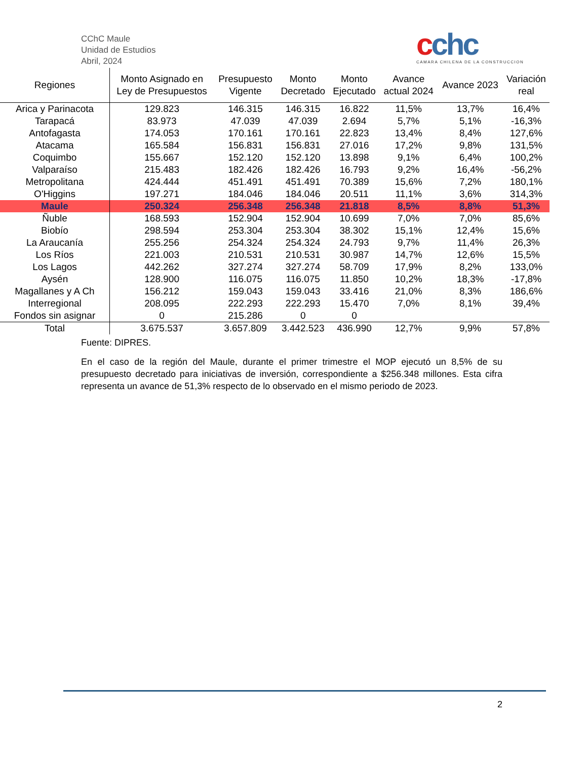CChC Maule
Unidad de Estudios
Abril, 2024
cchc
CAMARA CHILENA DE LA CONSTRUCCION
| Regiones | Monto Asignado en Ley de Presupuestos | Presupuesto Vigente | Monto Decretado | Monto Ejecutado | Avance actual 2024 | Avance 2023 | Variación real |
| --- | --- | --- | --- | --- | --- | --- | --- |
| Arica y Parinacota | 129.823 | 146.315 | 146.315 | 16.822 | 11,5% | 13,7% | 16,4% |
| Tarapacá | 83.973 | 47.039 | 47.039 | 2.694 | 5,7% | 5,1% | -16,3% |
| Antofagasta | 174.053 | 170.161 | 170.161 | 22.823 | 13,4% | 8,4% | 127,6% |
| Atacama | 165.584 | 156.831 | 156.831 | 27.016 | 17,2% | 9,8% | 131,5% |
| Coquimbo | 155.667 | 152.120 | 152.120 | 13.898 | 9,1% | 6,4% | 100,2% |
| Valparaíso | 215.483 | 182.426 | 182.426 | 16.793 | 9,2% | 16,4% | -56,2% |
| Metropolitana | 424.444 | 451.491 | 451.491 | 70.389 | 15,6% | 7,2% | 180,1% |
| O'Higgins | 197.271 | 184.046 | 184.046 | 20.511 | 11,1% | 3,6% | 314,3% |
| Maule | 250.324 | 256.348 | 256.348 | 21.818 | 8,5% | 8,8% | 51,3% |
| Ñuble | 168.593 | 152.904 | 152.904 | 10.699 | 7,0% | 7,0% | 85,6% |
| Biobío | 298.594 | 253.304 | 253.304 | 38.302 | 15,1% | 12,4% | 15,6% |
| La Araucanía | 255.256 | 254.324 | 254.324 | 24.793 | 9,7% | 11,4% | 26,3% |
| Los Ríos | 221.003 | 210.531 | 210.531 | 30.987 | 14,7% | 12,6% | 15,5% |
| Los Lagos | 442.262 | 327.274 | 327.274 | 58.709 | 17,9% | 8,2% | 133,0% |
| Aysén | 128.900 | 116.075 | 116.075 | 11.850 | 10,2% | 18,3% | -17,8% |
| Magallanes y A Ch | 156.212 | 159.043 | 159.043 | 33.416 | 21,0% | 8,3% | 186,6% |
| Interregional | 208.095 | 222.293 | 222.293 | 15.470 | 7,0% | 8,1% | 39,4% |
| Fondos sin asignar | 0 | 215.286 | 0 | 0 | | | |
| Total | 3.675.537 | 3.657.809 | 3.442.523 | 436.990 | 12,7% | 9,9% | 57,8% |
Fuente: DIPRES.
En el caso de la región del Maule, durante el primer trimestre el MOP ejecutó un 8,5% de su presupuesto decretado para iniciativas de inversión, correspondiente a $256.348 millones. Esta cifra representa un avance de 51,3% respecto de lo observado en el mismo periodo de 2023.
2